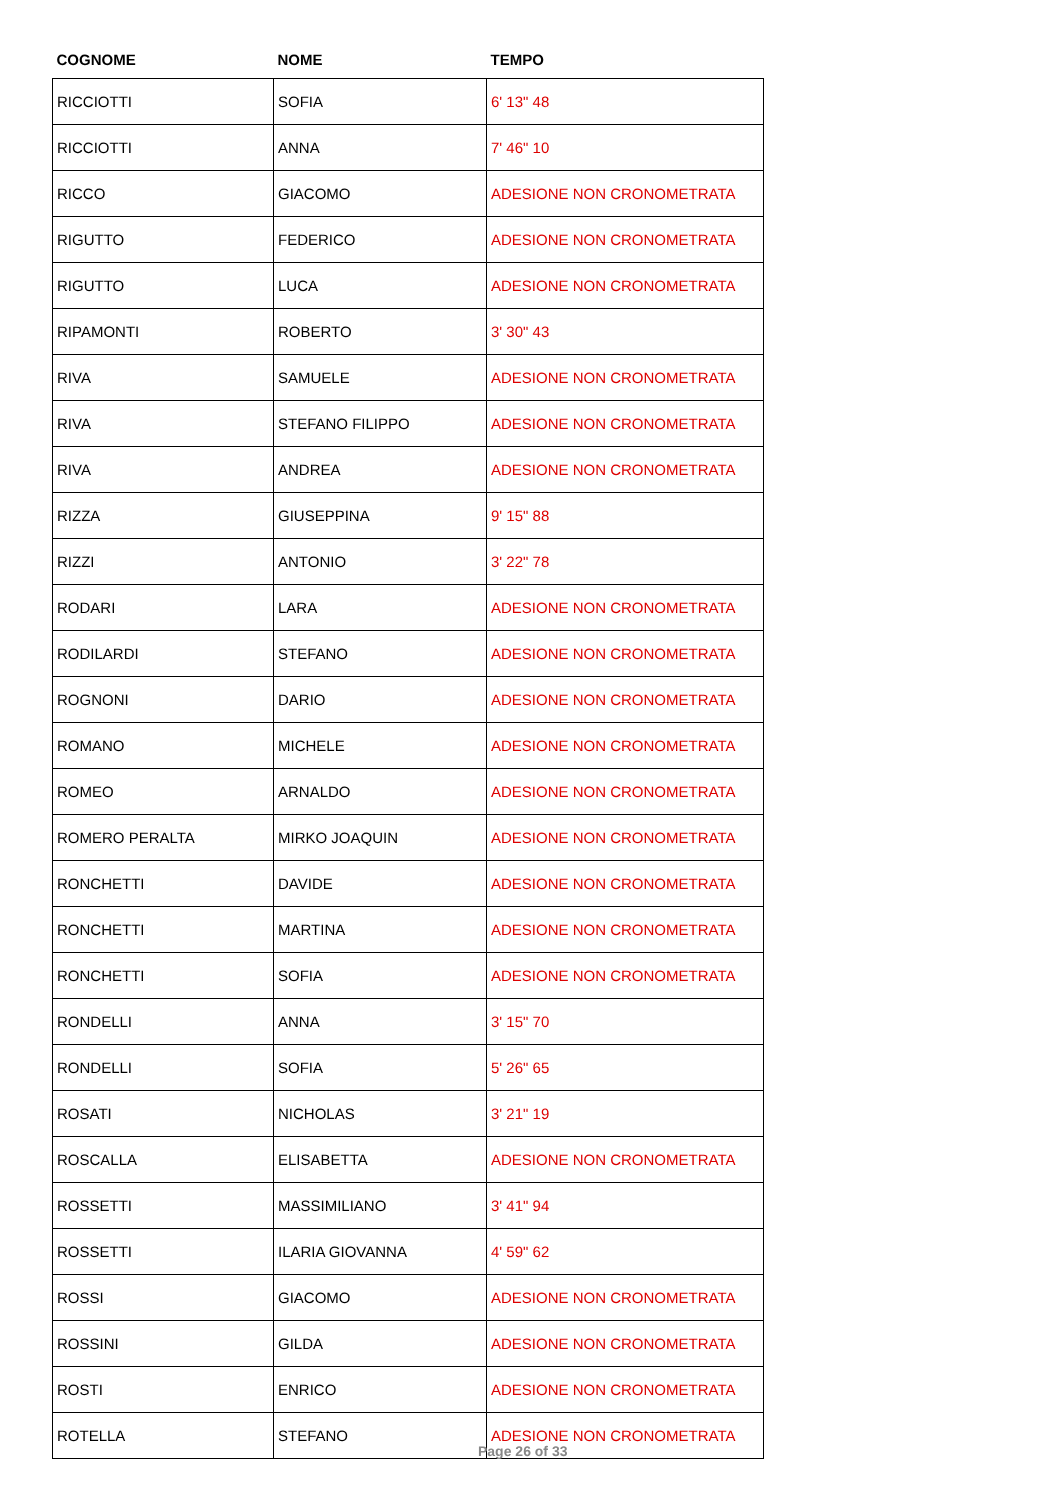| COGNOME | NOME | TEMPO |
| --- | --- | --- |
| RICCIOTTI | SOFIA | 6' 13" 48 |
| RICCIOTTI | ANNA | 7' 46" 10 |
| RICCO | GIACOMO | ADESIONE NON CRONOMETRATA |
| RIGUTTO | FEDERICO | ADESIONE NON CRONOMETRATA |
| RIGUTTO | LUCA | ADESIONE NON CRONOMETRATA |
| RIPAMONTI | ROBERTO | 3' 30" 43 |
| RIVA | SAMUELE | ADESIONE NON CRONOMETRATA |
| RIVA | STEFANO FILIPPO | ADESIONE NON CRONOMETRATA |
| RIVA | ANDREA | ADESIONE NON CRONOMETRATA |
| RIZZA | GIUSEPPINA | 9' 15" 88 |
| RIZZI | ANTONIO | 3' 22" 78 |
| RODARI | LARA | ADESIONE NON CRONOMETRATA |
| RODILARDI | STEFANO | ADESIONE NON CRONOMETRATA |
| ROGNONI | DARIO | ADESIONE NON CRONOMETRATA |
| ROMANO | MICHELE | ADESIONE NON CRONOMETRATA |
| ROMEO | ARNALDO | ADESIONE NON CRONOMETRATA |
| ROMERO PERALTA | MIRKO JOAQUIN | ADESIONE NON CRONOMETRATA |
| RONCHETTI | DAVIDE | ADESIONE NON CRONOMETRATA |
| RONCHETTI | MARTINA | ADESIONE NON CRONOMETRATA |
| RONCHETTI | SOFIA | ADESIONE NON CRONOMETRATA |
| RONDELLI | ANNA | 3' 15" 70 |
| RONDELLI | SOFIA | 5' 26" 65 |
| ROSATI | NICHOLAS | 3' 21" 19 |
| ROSCALLA | ELISABETTA | ADESIONE NON CRONOMETRATA |
| ROSSETTI | MASSIMILIANO | 3' 41" 94 |
| ROSSETTI | ILARIA GIOVANNA | 4' 59" 62 |
| ROSSI | GIACOMO | ADESIONE NON CRONOMETRATA |
| ROSSINI | GILDA | ADESIONE NON CRONOMETRATA |
| ROSTI | ENRICO | ADESIONE NON CRONOMETRATA |
| ROTELLA | STEFANO | ADESIONE NON CRONOMETRATA |
Page 26 of 33